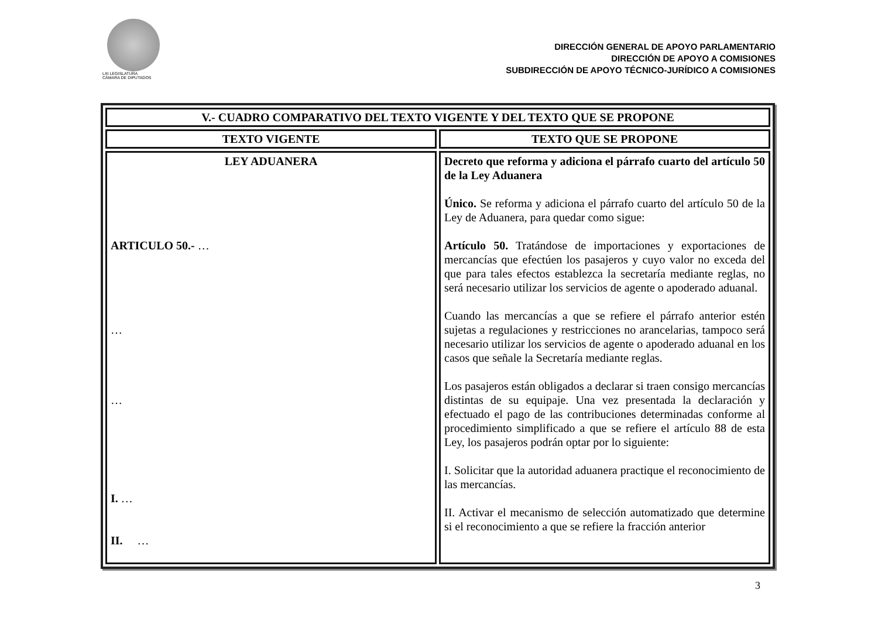LXI LEGISLATURA
CÁMARA DE DIPUTADOS
DIRECCIÓN GENERAL DE APOYO PARLAMENTARIO
DIRECCIÓN DE APOYO A COMISIONES
SUBDIRECCIÓN DE APOYO TÉCNICO-JURÍDICO A COMISIONES
| V.- CUADRO COMPARATIVO DEL TEXTO VIGENTE Y DEL TEXTO QUE SE PROPONE | |
| --- | --- |
| TEXTO VIGENTE | TEXTO QUE SE PROPONE |
| LEY ADUANERA ARTICULO 50.- … … … I. … II. … | Decreto que reforma y adiciona el párrafo cuarto del artículo 50 de la Ley Aduanera Único. Se reforma y adiciona el párrafo cuarto del artículo 50 de la Ley de Aduanera, para quedar como sigue: Artículo 50. Tratándose de importaciones y exportaciones de mercancías que efectúen los pasajeros y cuyo valor no exceda del que para tales efectos establezca la secretaría mediante reglas, no será necesario utilizar los servicios de agente o apoderado aduanal. Cuando las mercancías a que se refiere el párrafo anterior estén sujetas a regulaciones y restricciones no arancelarias, tampoco será necesario utilizar los servicios de agente o apoderado aduanal en los casos que señale la Secretaría mediante reglas. Los pasajeros están obligados a declarar si traen consigo mercancías distintas de su equipaje. Una vez presentada la declaración y efectuado el pago de las contribuciones determinadas conforme al procedimiento simplificado a que se refiere el artículo 88 de esta Ley, los pasajeros podrán optar por lo siguiente: I. Solicitar que la autoridad aduanera practique el reconocimiento de las mercancías. II. Activar el mecanismo de selección automatizado que determine si el reconocimiento a que se refiere la fracción anterior |
3